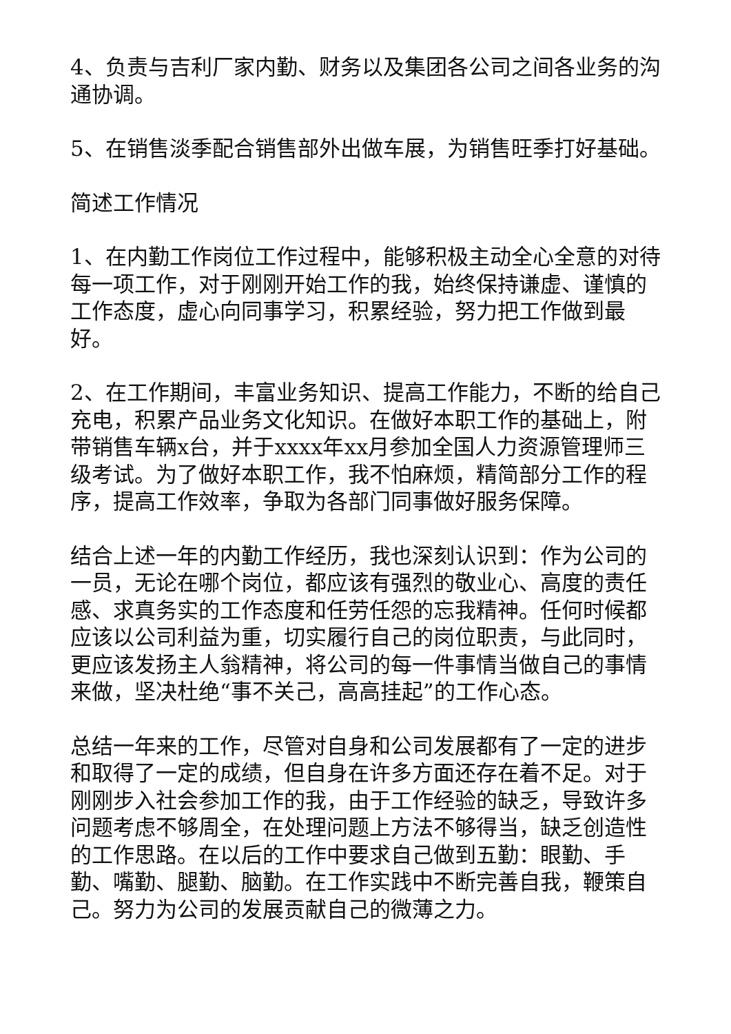4、负责与吉利厂家内勤、财务以及集团各公司之间各业务的沟通协调。
5、在销售淡季配合销售部外出做车展，为销售旺季打好基础。
简述工作情况
1、在内勤工作岗位工作过程中，能够积极主动全心全意的对待每一项工作，对于刚刚开始工作的我，始终保持谦虚、谨慎的工作态度，虚心向同事学习，积累经验，努力把工作做到最好。
2、在工作期间，丰富业务知识、提高工作能力，不断的给自己充电，积累产品业务文化知识。在做好本职工作的基础上，附带销售车辆x台，并于xxxx年xx月参加全国人力资源管理师三级考试。为了做好本职工作，我不怕麻烦，精简部分工作的程序，提高工作效率，争取为各部门同事做好服务保障。
结合上述一年的内勤工作经历，我也深刻认识到：作为公司的一员，无论在哪个岗位，都应该有强烈的敬业心、高度的责任感、求真务实的工作态度和任劳任怨的忘我精神。任何时候都应该以公司利益为重，切实履行自己的岗位职责，与此同时，更应该发扬主人翁精神，将公司的每一件事情当做自己的事情来做，坚决杜绝“事不关己，高高挂起”的工作心态。
总结一年来的工作，尽管对自身和公司发展都有了一定的进步和取得了一定的成绩，但自身在许多方面还存在着不足。对于刚刚步入社会参加工作的我，由于工作经验的缺乏，导致许多问题考虑不够周全，在处理问题上方法不够得当，缺乏创造性的工作思路。在以后的工作中要求自己做到五勤：眼勤、手勤、嘴勤、腿勤、脑勤。在工作实践中不断完善自我，鞭策自己。努力为公司的发展贡献自己的微薄之力。